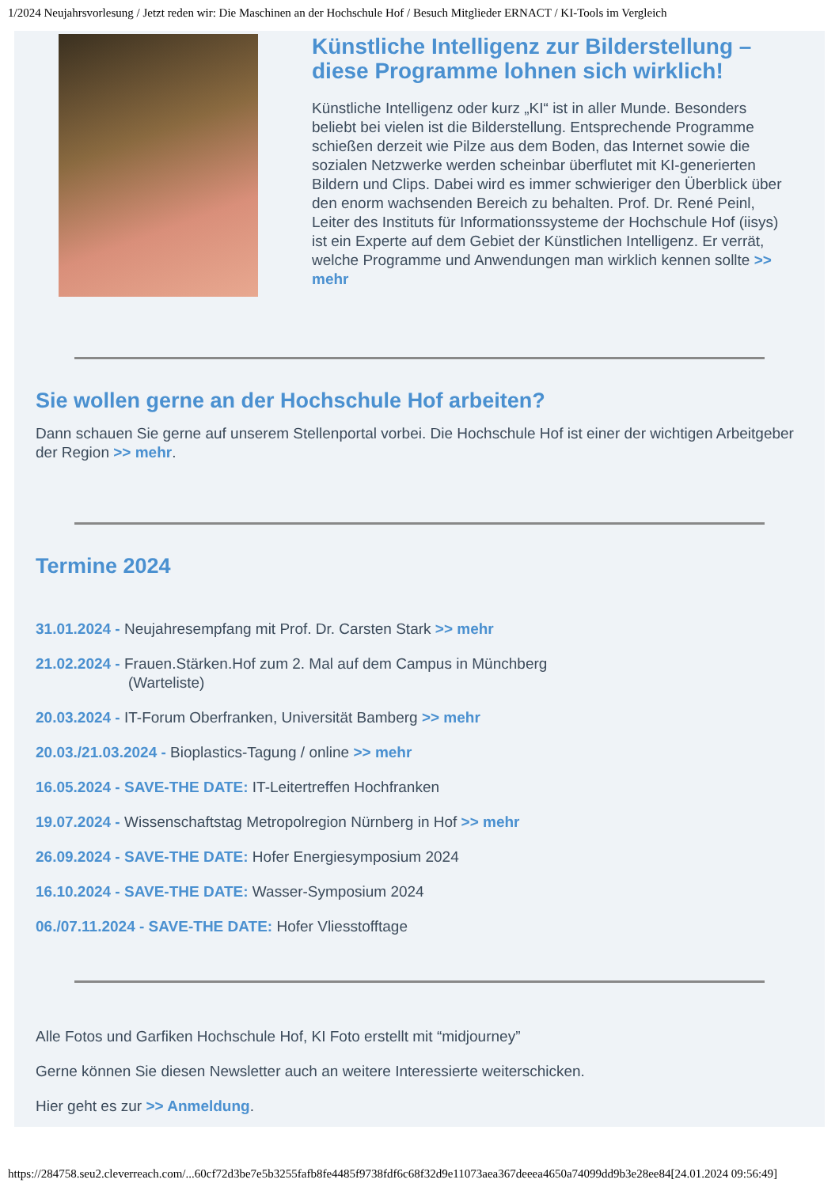1/2024 Neujahrsvorlesung / Jetzt reden wir: Die Maschinen an der Hochschule Hof / Besuch Mitglieder ERNACT / KI-Tools im Vergleich
Künstliche Intelligenz zur Bilderstellung – diese Programme lohnen sich wirklich!
Künstliche Intelligenz oder kurz „KI“ ist in aller Munde. Besonders beliebt bei vielen ist die Bilderstellung. Entsprechende Programme schießen derzeit wie Pilze aus dem Boden, das Internet sowie die sozialen Netzwerke werden scheinbar überflutet mit KI-generierten Bildern und Clips. Dabei wird es immer schwieriger den Überblick über den enorm wachsenden Bereich zu behalten. Prof. Dr. René Peinl, Leiter des Instituts für Informationssysteme der Hochschule Hof (iisys) ist ein Experte auf dem Gebiet der Künstlichen Intelligenz. Er verrät, welche Programme und Anwendungen man wirklich kennen sollte >> mehr
Sie wollen gerne an der Hochschule Hof arbeiten?
Dann schauen Sie gerne auf unserem Stellenportal vorbei. Die Hochschule Hof ist einer der wichtigen Arbeitgeber der Region >> mehr.
Termine 2024
31.01.2024 - Neujahresempfang mit Prof. Dr. Carsten Stark >> mehr
21.02.2024 - Frauen.Stärken.Hof zum 2. Mal auf dem Campus in Münchberg
(Warteliste)
20.03.2024 - IT-Forum Oberfranken, Universität Bamberg >> mehr
20.03./21.03.2024 - Bioplastics-Tagung / online >> mehr
16.05.2024 - SAVE-THE DATE: IT-Leitertreffen Hochfranken
19.07.2024 - Wissenschaftstag Metropolregion Nürnberg in Hof >> mehr
26.09.2024 - SAVE-THE DATE: Hofer Energiesymposium 2024
16.10.2024 - SAVE-THE DATE: Wasser-Symposium 2024
06./07.11.2024 - SAVE-THE DATE: Hofer Vliesstofftage
Alle Fotos und Garfiken Hochschule Hof, KI Foto erstellt mit “midjourney”
Gerne können Sie diesen Newsletter auch an weitere Interessierte weiterschicken.
Hier geht es zur >> Anmeldung.
https://284758.seu2.cleverreach.com/...60cf72d3be7e5b3255fafb8fe4485f9738fdf6c68f32d9e11073aea367deeea4650a74099dd9b3e28ee84[24.01.2024 09:56:49]